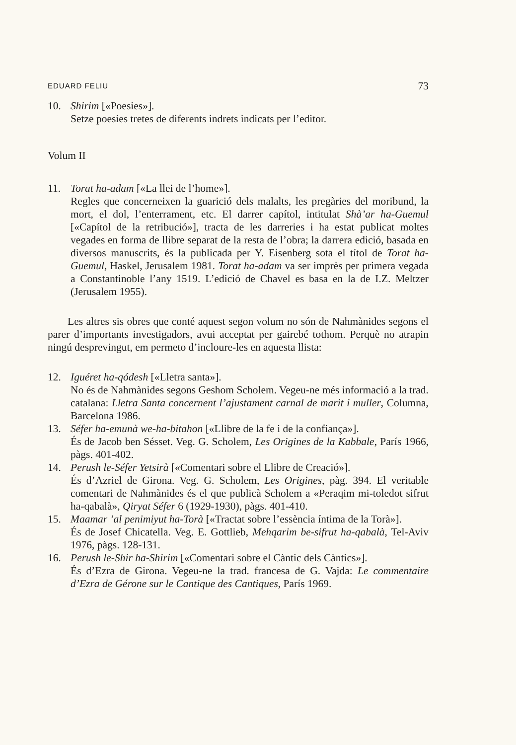EDUARD FELIU 73
10. Shirim [«Poesies»].
Setze poesies tretes de diferents indrets indicats per l’editor.
Volum II
11. Torat ha-adam [«La llei de l’home»].
Regles que concerneixen la guarició dels malalts, les pregàries del moribund, la mort, el dol, l’enterrament, etc. El darrer capítol, intitulat Shà’ar ha-Guemul [«Capítol de la retribució»], tracta de les darreries i ha estat publicat moltes vegades en forma de llibre separat de la resta de l’obra; la darrera edició, basada en diversos manuscrits, és la publicada per Y. Eisenberg sota el títol de Torat ha-Guemul, Haskel, Jerusalem 1981. Torat ha-adam va ser imprès per primera vegada a Constantinoble l’any 1519. L’edició de Chavel es basa en la de I.Z. Meltzer (Jerusalem 1955).
Les altres sis obres que conté aquest segon volum no són de Nahmànides segons el parer d’importants investigadors, avui acceptat per gairebé tothom. Perquè no atrapin ningú desprevingut, em permeto d’incloure-les en aquesta llista:
12. Iguéret ha-qódesh [«Lletra santa»].
No és de Nahmànides segons Geshom Scholem. Vegeu-ne més informació a la trad. catalana: Lletra Santa concernent l’ajustament carnal de marit i muller, Columna, Barcelona 1986.
13. Séfer ha-emunà we-ha-bitahon [«Llibre de la fe i de la confiança»].
És de Jacob ben Sésset. Veg. G. Scholem, Les Origines de la Kabbale, París 1966, pàgs. 401-402.
14. Perush le-Séfer Yetsirà [«Comentari sobre el Llibre de Creació»].
És d’Azriel de Girona. Veg. G. Scholem, Les Origines, pàg. 394. El veritable comentari de Nahmànides és el que publicà Scholem a «Peraqim mi-toledot sifrut ha-qabalà», Qiryat Séfer 6 (1929-1930), pàgs. 401-410.
15. Maamar ’al penimiyut ha-Torà [«Tractat sobre l’essència íntima de la Torà»].
És de Josef Chicatella. Veg. E. Gottlieb, Mehqarim be-sifrut ha-qabalà, Tel-Aviv 1976, pàgs. 128-131.
16. Perush le-Shir ha-Shirim [«Comentari sobre el Càntic dels Càntics»].
És d’Ezra de Girona. Vegeu-ne la trad. francesa de G. Vajda: Le commentaire d’Ezra de Gérone sur le Cantique des Cantiques, París 1969.